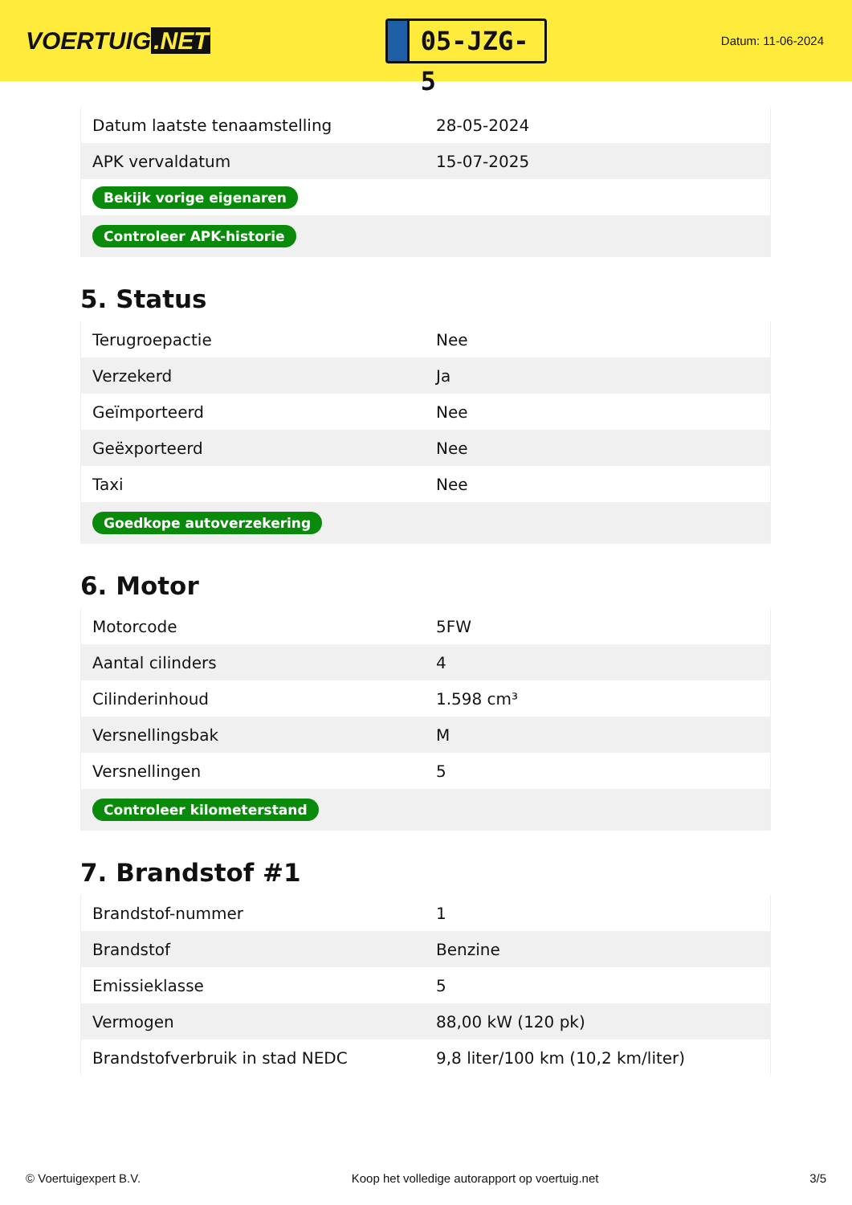VOERTUIG.NET
05-JZG-5
Datum: 11-06-2024
| Datum laatste tenaamstelling | 28-05-2024 |
| APK vervaldatum | 15-07-2025 |
| Bekijk vorige eigenaren | |
| Controleer APK-historie | |
5. Status
| Terugroepactie | Nee |
| Verzekerd | Ja |
| Geïmporteerd | Nee |
| Geëxporteerd | Nee |
| Taxi | Nee |
| Goedkope autoverzekering | |
6. Motor
| Motorcode | 5FW |
| Aantal cilinders | 4 |
| Cilinderinhoud | 1.598 cm³ |
| Versnellingsbak | M |
| Versnellingen | 5 |
| Controleer kilometerstand | |
7. Brandstof #1
| Brandstof-nummer | 1 |
| Brandstof | Benzine |
| Emissieklasse | 5 |
| Vermogen | 88,00 kW (120 pk) |
| Brandstofverbruik in stad NEDC | 9,8 liter/100 km (10,2 km/liter) |
© Voertuigexpert B.V. Koop het volledige autorapport op voertuig.net 3/5